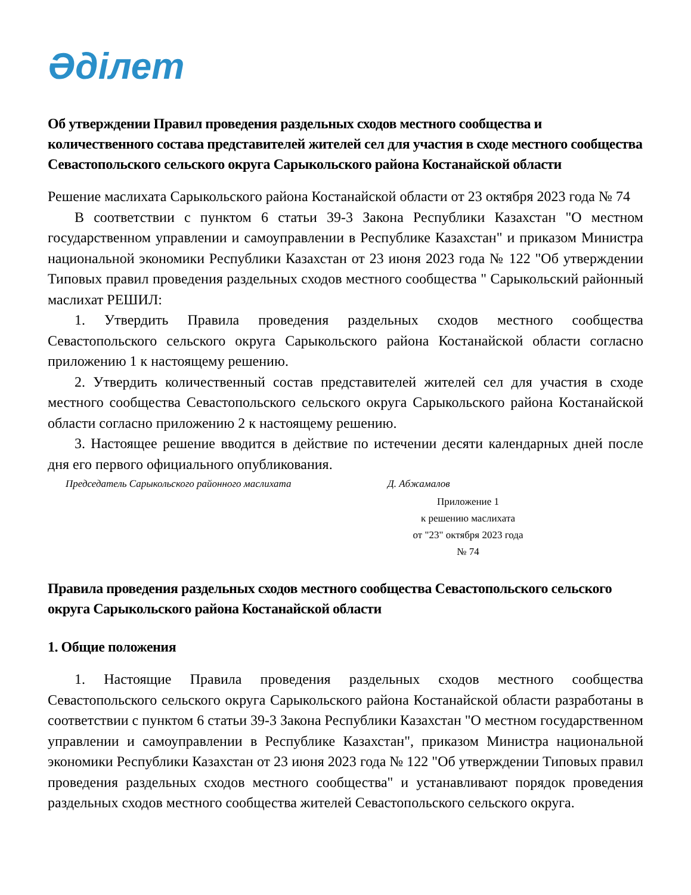Әділет
Об утверждении Правил проведения раздельных сходов местного сообщества и количественного состава представителей жителей сел для участия в сходе местного сообщества Севастопольского сельского округа Сарыкольского района Костанайской области
Решение маслихата Сарыкольского района Костанайской области от 23 октября 2023 года № 74
В соответствии с пунктом 6 статьи 39-3 Закона Республики Казахстан "О местном государственном управлении и самоуправлении в Республике Казахстан" и приказом Министра национальной экономики Республики Казахстан от 23 июня 2023 года № 122 "Об утверждении Типовых правил проведения раздельных сходов местного сообщества " Сарыкольский районный маслихат РЕШИЛ:
1. Утвердить Правила проведения раздельных сходов местного сообщества Севастопольского сельского округа Сарыкольского района Костанайской области согласно приложению 1 к настоящему решению.
2. Утвердить количественный состав представителей жителей сел для участия в сходе местного сообщества Севастопольского сельского округа Сарыкольского района Костанайской области согласно приложению 2 к настоящему решению.
3. Настоящее решение вводится в действие по истечении десяти календарных дней после дня его первого официального опубликования.
Председатель Сарыкольского районного маслихата Д. Абжамалов
Приложение 1
к решению маслихата
от "23" октября 2023 года
№ 74
Правила проведения раздельных сходов местного сообщества Севастопольского сельского округа Сарыкольского района Костанайской области
1. Общие положения
1. Настоящие Правила проведения раздельных сходов местного сообщества Севастопольского сельского округа Сарыкольского района Костанайской области разработаны в соответствии с пунктом 6 статьи 39-3 Закона Республики Казахстан "О местном государственном управлении и самоуправлении в Республике Казахстан", приказом Министра национальной экономики Республики Казахстан от 23 июня 2023 года № 122 "Об утверждении Типовых правил проведения раздельных сходов местного сообщества" и устанавливают порядок проведения раздельных сходов местного сообщества жителей Севастопольского сельского округа.